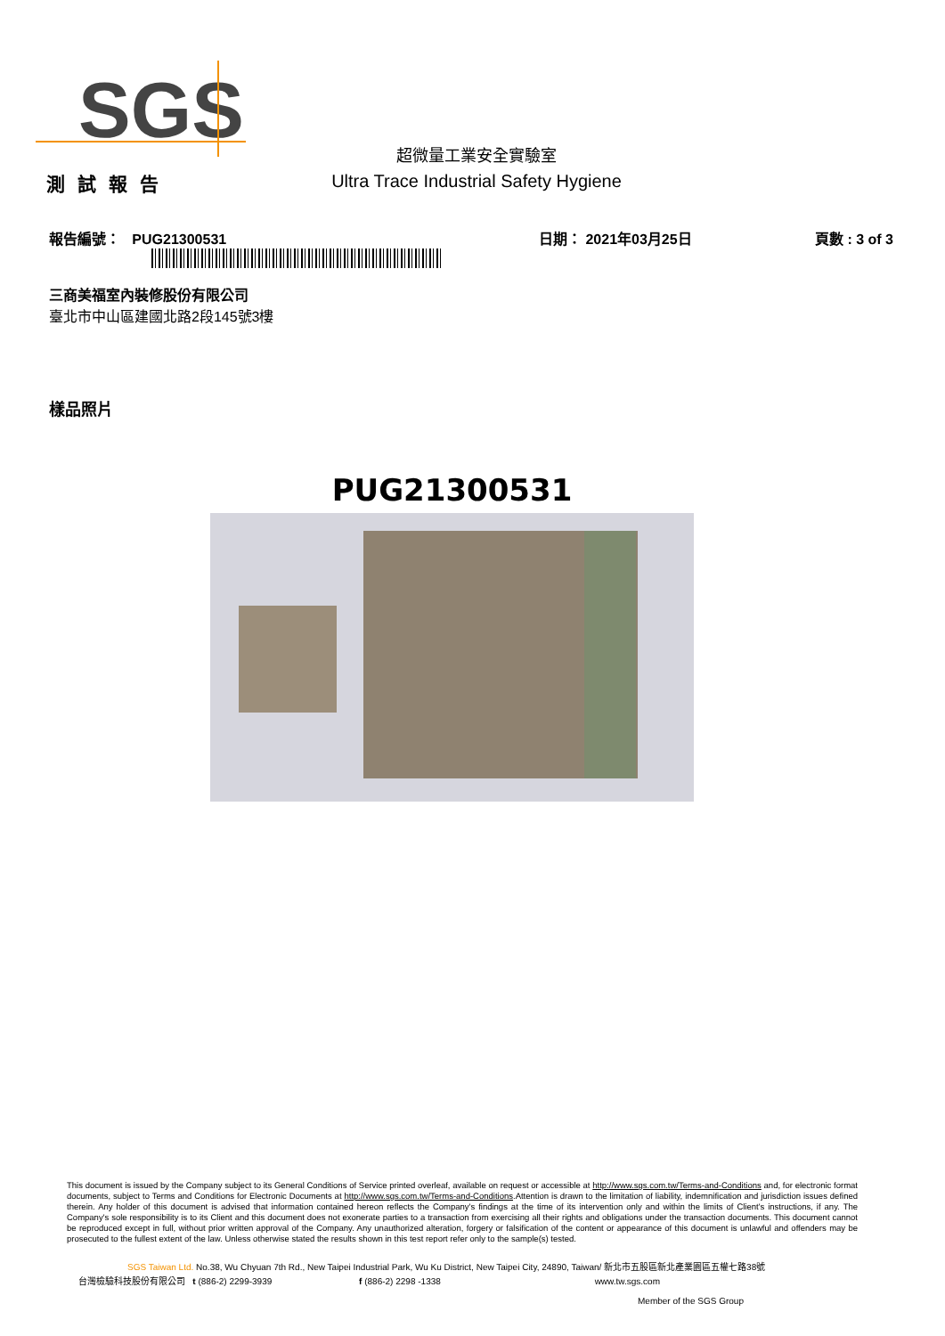SGS
測試報告
超微量工業安全實驗室
Ultra Trace Industrial Safety Hygiene
報告編號： PUG21300531 日期： 2021年03月25日 頁數 : 3 of 3
三商美福室內裝修股份有限公司
臺北市中山區建國北路2段145號3樓
樣品照片
PUG21300531
This document is issued by the Company subject to its General Conditions of Service printed overleaf, available on request or accessible at http://www.sgs.com.tw/Terms-and-Conditions and, for electronic format documents, subject to Terms and Conditions for Electronic Documents at http://www.sgs.com.tw/Terms-and-Conditions.Attention is drawn to the limitation of liability, indemnification and jurisdiction issues defined therein. Any holder of this document is advised that information contained hereon reflects the Company's findings at the time of its intervention only and within the limits of Client's instructions, if any. The Company's sole responsibility is to its Client and this document does not exonerate parties to a transaction from exercising all their rights and obligations under the transaction documents. This document cannot be reproduced except in full, without prior written approval of the Company. Any unauthorized alteration, forgery or falsification of the content or appearance of this document is unlawful and offenders may be prosecuted to the fullest extent of the law. Unless otherwise stated the results shown in this test report refer only to the sample(s) tested.
SGS Taiwan Ltd. No.38, Wu Chyuan 7th Rd., New Taipei Industrial Park, Wu Ku District, New Taipei City, 24890, Taiwan/ 新北市五股區新北產業園區五權七路38號
台灣檢驗科技股份有限公司 t (886-2) 2299-3939 f (886-2) 2298 -1338 www.tw.sgs.com
Member of the SGS Group